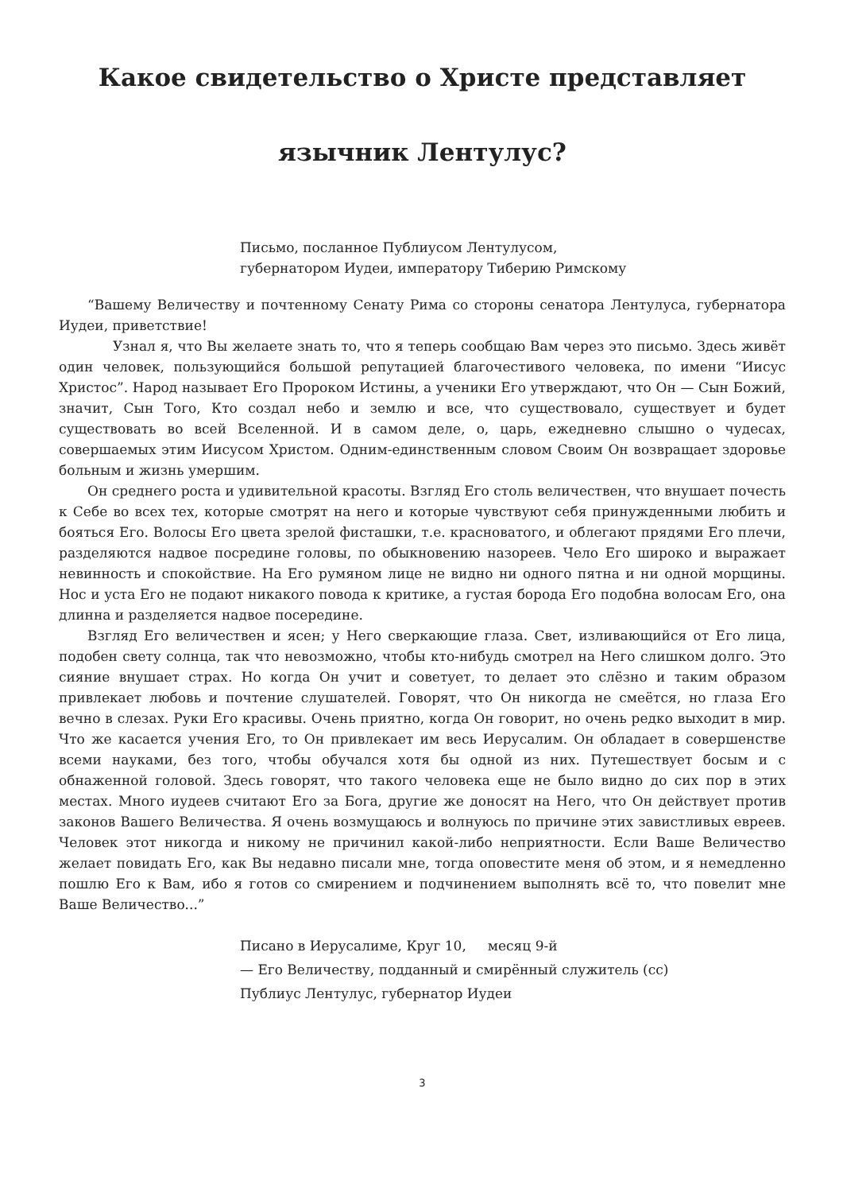Какое свидетельство о Христе представляет
язычник Лентулус?
Письмо, посланное Публиусом Лентулусом,
губернатором Иудеи, императору Тиберию Римскому
“Вашему Величеству и почтенному Сенату Рима со стороны сенатора Лентулуса, губернатора Иудеи, приветствие!
Узнал я, что Вы желаете знать то, что я теперь сообщаю Вам через это письмо. Здесь живёт один человек, пользующийся большой репутацией благочестивого человека, по имени “Иисус Христос”. Народ называет Его Пророком Истины, а ученики Его утверждают, что Он — Сын Божий, значит, Сын Того, Кто создал небо и землю и все, что существовало, существует и будет существовать во всей Вселенной. И в самом деле, о, царь, ежедневно слышно о чудесах, совершаемых этим Иисусом Христом. Одним-единственным словом Своим Он возвращает здоровье больным и жизнь умершим.
Он среднего роста и удивительной красоты. Взгляд Его столь величествен, что внушает почесть к Себе во всех тех, которые смотрят на него и которые чувствуют себя принужденными любить и бояться Его. Волосы Его цвета зрелой фисташки, т.е. красноватого, и облегают прядями Его плечи, разделяются надвое посредине головы, по обыкновению назореев. Чело Его широко и выражает невинность и спокойствие. На Его румяном лице не видно ни одного пятна и ни одной морщины. Нос и уста Его не подают никакого повода к критике, а густая борода Его подобна волосам Его, она длинна и разделяется надвое посередине.
Взгляд Его величествен и ясен; у Него сверкающие глаза. Свет, изливающийся от Его лица, подобен свету солнца, так что невозможно, чтобы кто-нибудь смотрел на Него слишком долго. Это сияние внушает страх. Но когда Он учит и советует, то делает это слёзно и таким образом привлекает любовь и почтение слушателей. Говорят, что Он никогда не смеётся, но глаза Его вечно в слезах. Руки Его красивы. Очень приятно, когда Он говорит, но очень редко выходит в мир. Что же касается учения Его, то Он привлекает им весь Иерусалим. Он обладает в совершенстве всеми науками, без того, чтобы обучался хотя бы одной из них. Путешествует босым и с обнаженной головой. Здесь говорят, что такого человека еще не было видно до сих пор в этих местах. Много иудеев считают Его за Бога, другие же доносят на Него, что Он действует против законов Вашего Величества. Я очень возмущаюсь и волнуюсь по причине этих завистливых евреев. Человек этот никогда и никому не причинил какой-либо неприятности. Если Ваше Величество желает повидать Его, как Вы недавно писали мне, тогда оповестите меня об этом, и я немедленно пошлю Его к Вам, ибо я готов со смирением и подчинением выполнять всё то, что повелит мне Ваше Величество...”
Писано в Иерусалиме, Круг 10, месяц 9-й
— Его Величеству, подданный и смирённый служитель (сс)
Публиус Лентулус, губернатор Иудеи
3